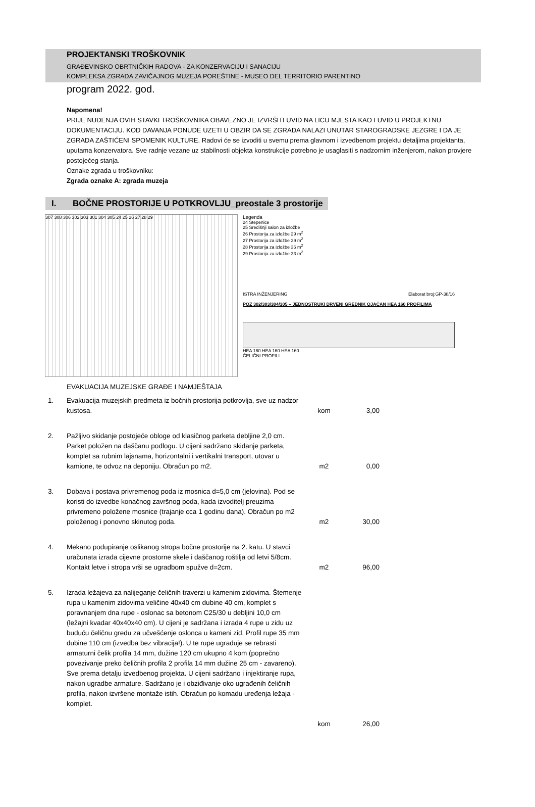PROJEKTANSKI TROŠKOVNIK
GRAĐEVINSKO OBRTNIČKIH RADOVA - ZA KONZERVACIJU I SANACIJU
KOMPLEKSA ZGRADA ZAVIČAJNOG MUZEJA POREŠTINE - MUSEO DEL TERRITORIO PARENTINO
program 2022. god.
Napomena!
PRIJE NUĐENJA OVIH STAVKI TROŠKOVNIKA OBAVEZNO JE IZVRŠITI UVID NA LICU MJESTA KAO I UVID U PROJEKTNU DOKUMENTACIJU. KOD DAVANJA PONUDE UZETI U OBZIR DA SE ZGRADA NALAZI UNUTAR STAROGRADSKE JEZGRE I DA JE ZGRADA ZAŠTIĆENI SPOMENIK KULTURE. Radovi će se izvoditi u svemu prema glavnom i izvedbenom projektu detaljima projektanta, uputama konzervatora. Sve radnje vezane uz stabilnosti objekta konstrukcije potrebno je usaglasiti s nadzornim inženjerom, nakon provjere postojećeg stanja.
Oznake zgrada u troškovniku:
Zgrada oznake A: zgrada muzeja
I. BOČNE PROSTORIJE U POTKROVLJU_preostale 3 prostorije
307 308 306 302 303 301 304 305 24 25 26 27 28 29 Legenda
24 Stepenice
25 Središnji salon za izložbe
26 Prostorija za izložbe 29 m<sup>2</sup>
27 Prostorija za izložbe 29 m<sup>2</sup>
28 Prostorija za izložbe 36 m<sup>2</sup>
29 Prostorija za izložbe 33 m<sup>2</sup>
ISTRA INŽENJERING Elaborat broj:GP-38/16
POZ 302/303/304/305 – JEDNOSTRUKI DRVENI GREDNIK OJAČAN HEA 160 PROFILIMA
HEA 160 HEA 160 HEA 160
ČELIČNI PROFILI
EVAKUACIJA MUZEJSKE GRAĐE I NAMJEŠTAJA
| 1. | Evakuacija muzejskih predmeta iz bočnih prostorija potkrovlja, sve uz nadzor kustosa. | kom | 3,00 |
| 2. | Pažljivo skidanje postojeće obloge od klasičnog parketa debljine 2,0 cm. Parket položen na daščanu podlogu. U cijeni sadržano skidanje parketa, komplet sa rubnim lajsnama, horizontalni i vertikalni transport, utovar u kamione, te odvoz na deponiju. Obračun po m2. | m2 | 0,00 |
| 3. | Dobava i postava privremenog poda iz mosnica d=5,0 cm (jelovina). Pod se koristi do izvedbe konačnog završnog poda, kada izvoditelj preuzima privremeno položene mosnice (trajanje cca 1 godinu dana). Obračun po m2 položenog i ponovno skinutog poda. | m2 | 30,00 |
| 4. | Mekano podupiranje oslikanog stropa bočne prostorije na 2. katu. U stavci uračunata izrada cijevne prostorne skele i daščanog roštilja od letvi 5/8cm. Kontakt letve i stropa vrši se ugradbom spužve d=2cm. | m2 | 96,00 |
| 5. | Izrada ležajeva za nalijeganje čeličnih traverzi u kamenim zidovima. Štemenje rupa u kamenim zidovima veličine 40x40 cm dubine 40 cm, komplet s poravnanjem dna rupe - oslonac sa betonom C25/30 u debljini 10,0 cm (ležajni kvadar 40x40x40 cm). U cijeni je sadržana i izrada 4 rupe u zidu uz buduću čeličnu gredu za učvešćenje oslonca u kameni zid. Profil rupe 35 mm dubine 110 cm (izvedba bez vibracija!). U te rupe ugrađuje se rebrasti armaturni čelik profila 14 mm, dužine 120 cm ukupno 4 kom (poprečno povezivanje preko čeličnih profila 2 profila 14 mm dužine 25 cm - zavareno). Sve prema detalju izvedbenog projekta. U cijeni sadržano i injektiranje rupa, nakon ugradbe armature. Sadržano je i obziđivanje oko ugrađenih čeličnih profila, nakon izvršene montaže istih. Obračun po komadu uređenja ležaja - komplet. | kom | 26,00 |